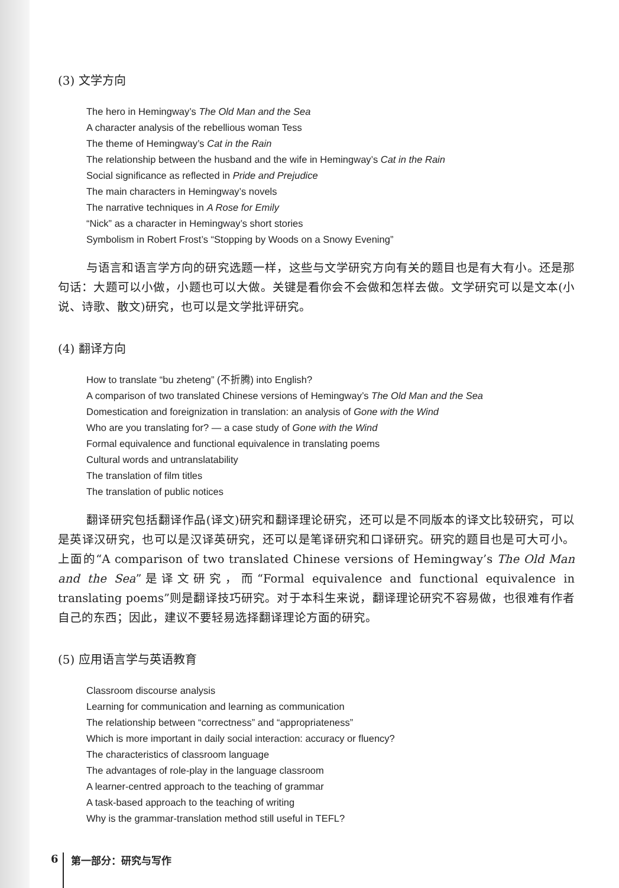(3) 文学方向
The hero in Hemingway’s The Old Man and the Sea
A character analysis of the rebellious woman Tess
The theme of Hemingway’s Cat in the Rain
The relationship between the husband and the wife in Hemingway’s Cat in the Rain
Social significance as reflected in Pride and Prejudice
The main characters in Hemingway’s novels
The narrative techniques in A Rose for Emily
“Nick” as a character in Hemingway’s short stories
Symbolism in Robert Frost’s “Stopping by Woods on a Snowy Evening”
与语言和语言学方向的研究选题一样，这些与文学研究方向有关的题目也是有大有小。还是那句话：大题可以小做，小题也可以大做。关键是看你会不会做和怎样去做。文学研究可以是文本(小说、诗歌、散文)研究，也可以是文学批评研究。
(4) 翻译方向
How to translate “bu zheteng” (不折腾) into English?
A comparison of two translated Chinese versions of Hemingway’s The Old Man and the Sea
Domestication and foreignization in translation: an analysis of Gone with the Wind
Who are you translating for? — a case study of Gone with the Wind
Formal equivalence and functional equivalence in translating poems
Cultural words and untranslatability
The translation of film titles
The translation of public notices
翻译研究包括翻译作品(译文)研究和翻译理论研究，还可以是不同版本的译文比较研究，可以是英译汉研究，也可以是汉译英研究，还可以是笔译研究和口译研究。研究的题目也是可大可小。上面的“A comparison of two translated Chinese versions of Hemingway’s The Old Man and the Sea”是译文研究，而“Formal equivalence and functional equivalence in translating poems”则是翻译技巧研究。对于本科生来说，翻译理论研究不容易做，也很难有作者自己的东西；因此，建议不要轻易选择翻译理论方面的研究。
(5) 应用语言学与英语教育
Classroom discourse analysis
Learning for communication and learning as communication
The relationship between “correctness” and “appropriateness”
Which is more important in daily social interaction: accuracy or fluency?
The characteristics of classroom language
The advantages of role-play in the language classroom
A learner-centred approach to the teaching of grammar
A task-based approach to the teaching of writing
Why is the grammar-translation method still useful in TEFL?
6 第一部分：研究与写作